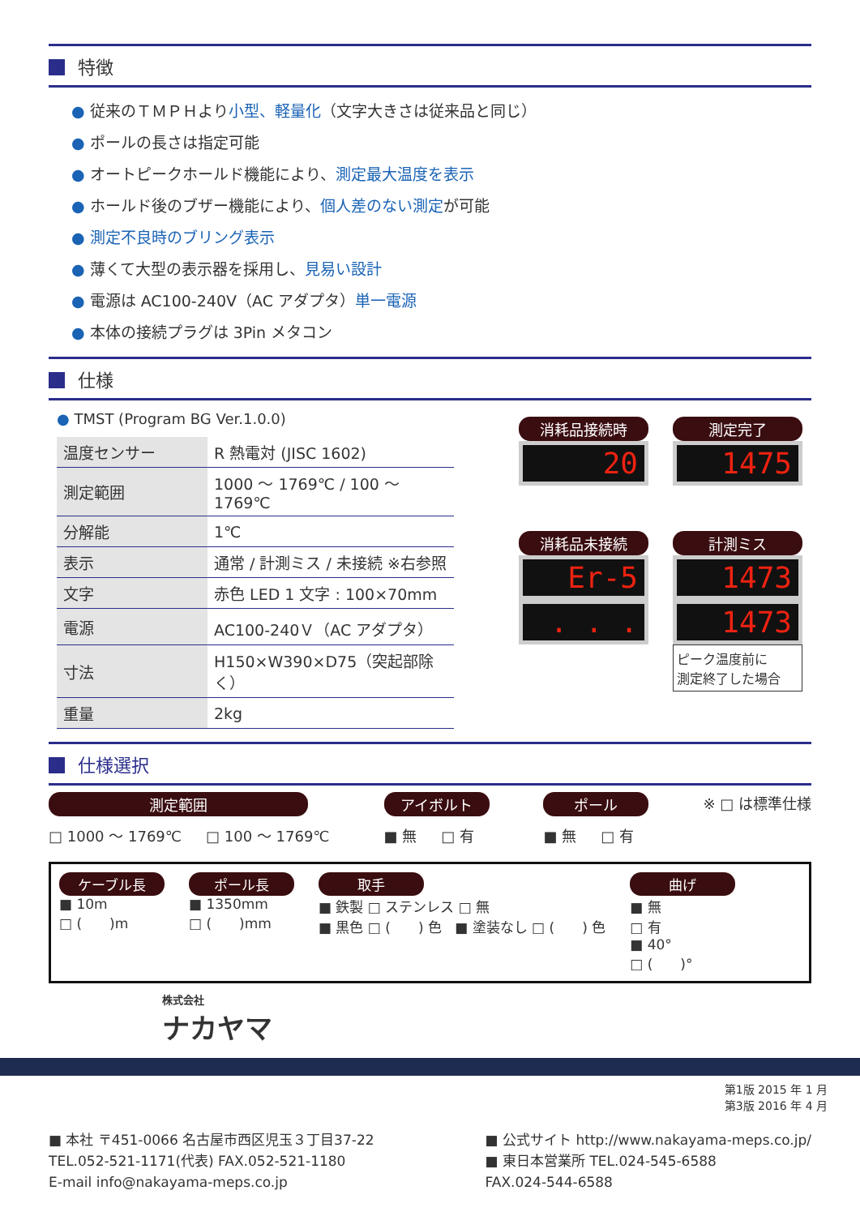特徴
● 従来のＴＭＰＨより小型、軽量化（文字大きさは従来品と同じ）
● ポールの長さは指定可能
● オートピークホールド機能により、測定最大温度を表示
● ホールド後のブザー機能により、個人差のない測定が可能
● 測定不良時のブリング表示
● 薄くて大型の表示器を採用し、見易い設計
● 電源は AC100-240V（AC アダプタ）単一電源
● 本体の接続プラグは 3Pin メタコン
仕様
● TMST (Program BG Ver.1.0.0)
| 温度センサー | R 熱電対 (JISC 1602) |
| 測定範囲 | 1000 ～ 1769℃ / 100 ～ 1769℃ |
| 分解能 | 1℃ |
| 表示 | 通常 / 計測ミス / 未接続 ※右参照 |
| 文字 | 赤色 LED 1 文字 : 100×70mm |
| 電源 | AC100-240Ｖ（AC アダプタ） |
| 寸法 | H150×W390×D75（突起部除く） |
| 重量 | 2kg |
消耗品接続時
20
測定完了
1475
消耗品未接続
Er-5
. . .
計測ミス
1473
1473
ピーク温度前に
測定終了した場合
仕様選択
測定範囲
□ 1000 ～ 1769℃ □ 100 ～ 1769℃
アイボルト
■ 無 □ 有
ポール
■ 無 □ 有
※ □ は標準仕様
ケーブル長
■ 10m
□ (　　)m
ポール長
■ 1350mm
□ (　　)mm
取手
■ 鉄製 □ ステンレス □ 無
■ 黒色 □ (　　) 色 ■ 塗装なし □ (　　) 色
曲げ
■ 無
□ 有
■ 40°
□ (　　)°
株式会社
ナカヤマ
第1版 2015 年 1 月
第3版 2016 年 4 月
■ 本社 〒451-0066 名古屋市西区児玉３丁目37-22
TEL.052-521-1171(代表) FAX.052-521-1180
E-mail info@nakayama-meps.co.jp
■ 公式サイト http://www.nakayama-meps.co.jp/
■ 東日本営業所 TEL.024-545-6588
FAX.024-544-6588